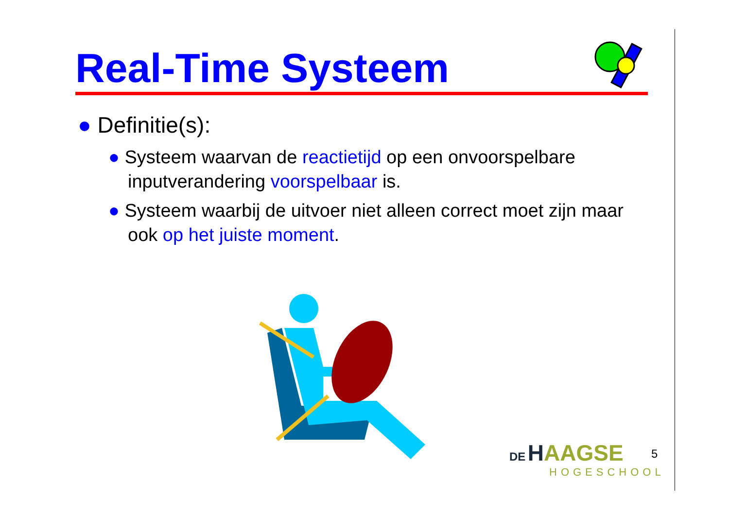Real-Time Systeem
● Definitie(s):
● Systeem waarvan de reactietijd op een onvoorspelbare inputverandering voorspelbaar is.
● Systeem waarbij de uitvoer niet alleen correct moet zijn maar ook op het juiste moment.
DE HAAGSE
HOGESCHOOL
5